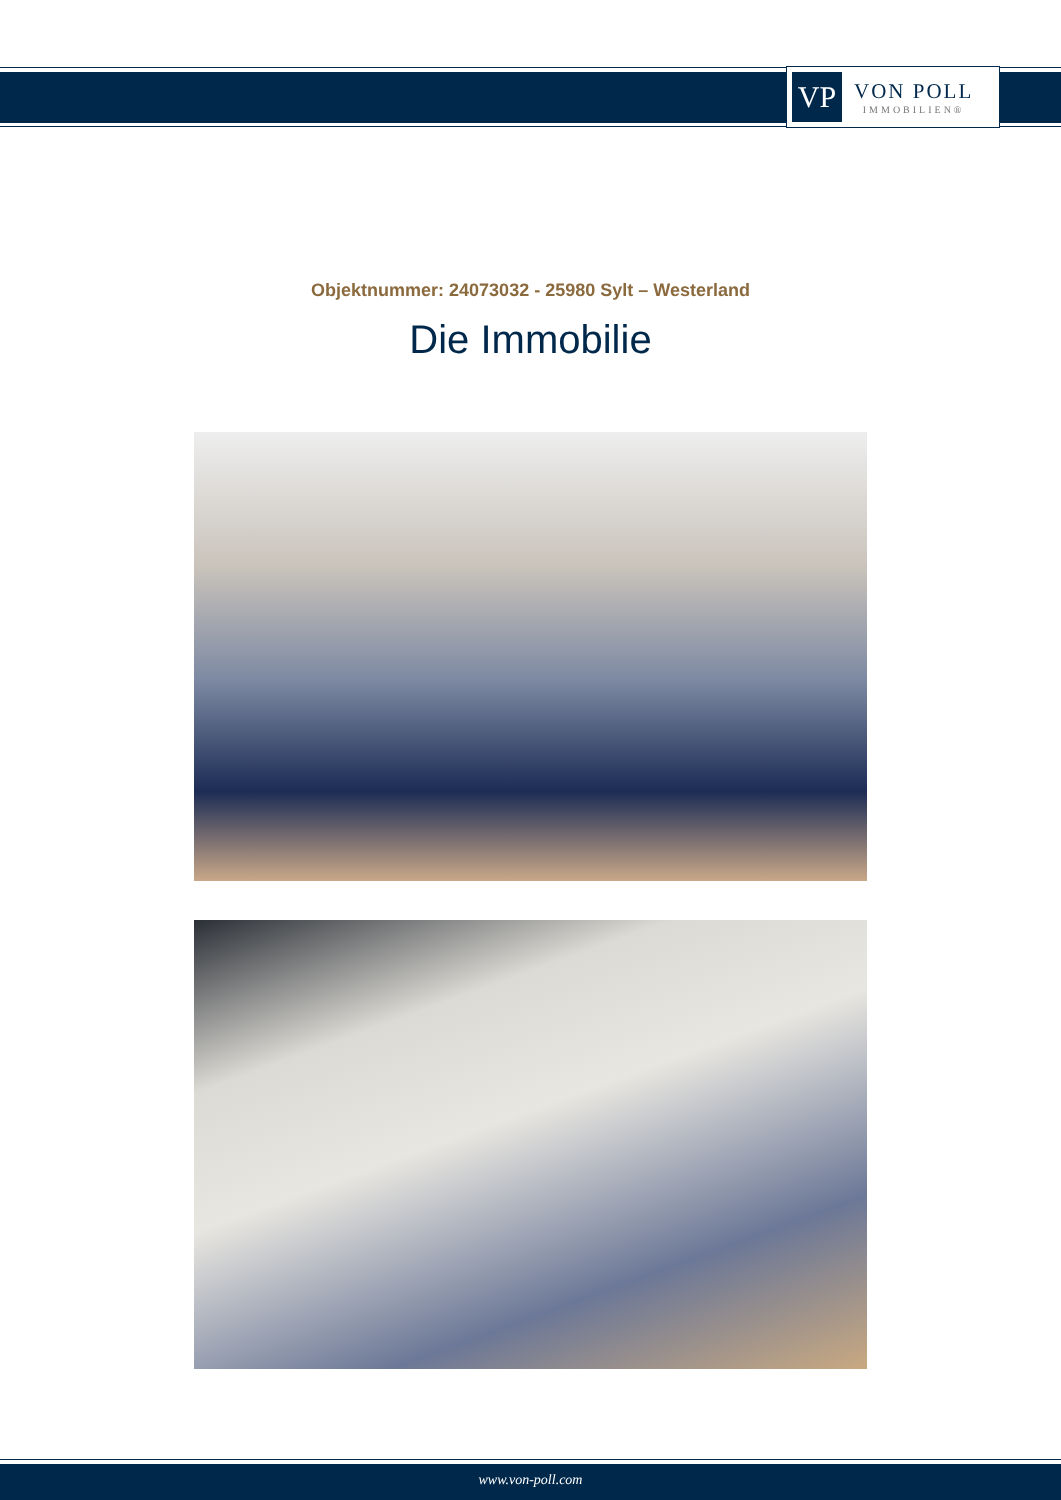VP
VON POLL
IMMOBILIEN®
Objektnummer: 24073032 - 25980 Sylt – Westerland
Die Immobilie
www.von-poll.com